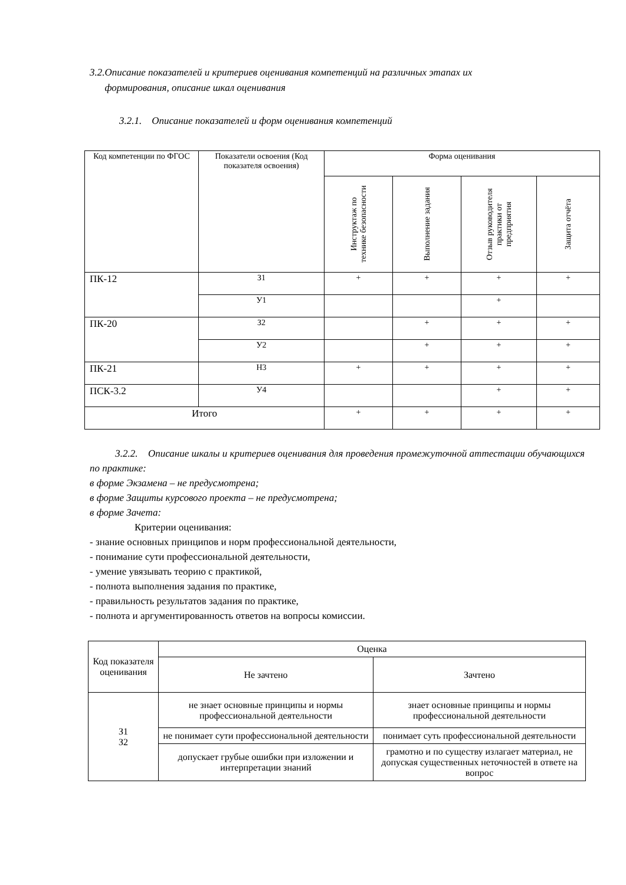3.2.Описание показателей и критериев оценивания компетенций на различных этапах их
формирования, описание шкал оценивания
3.2.1. Описание показателей и форм оценивания компетенций
| Код компетенции по ФГОС | Показатели освоения (Код показателя освоения) | Форма оценивания | | | |
| --- | --- | --- | --- | --- | --- |
| | | Инструктаж по технике безопасности | Выполнение задания | Отзыв руководителя практики от предприятия | Защита отчёта |
| ПК-12 | З1 | + | + | + | + |
| | У1 | | | + | |
| ПК-20 | З2 | | + | + | + |
| | У2 | | + | + | + |
| ПК-21 | Н3 | + | + | + | + |
| ПСК-3.2 | У4 | | | + | + |
| Итого | | + | + | + | + |
3.2.2. Описание шкалы и критериев оценивания для проведения промежуточной аттестации обучающихся по практике:
в форме Экзамена – не предусмотрена;
в форме Защиты курсового проекта – не предусмотрена;
в форме Зачета:
Критерии оценивания:
- знание основных принципов и норм профессиональной деятельности,
- понимание сути профессиональной деятельности,
- умение увязывать теорию с практикой,
- полнота выполнения задания по практике,
- правильность результатов задания по практике,
- полнота и аргументированность ответов на вопросы комиссии.
| Код показателя оценивания | Оценка | |
| --- | --- | --- |
| | Не зачтено | Зачтено |
| З1 З2 | не знает основные принципы и нормы профессиональной деятельности | знает основные принципы и нормы профессиональной деятельности |
| | не понимает сути профессиональной деятельности | понимает суть профессиональной деятельности |
| | допускает грубые ошибки при изложении и интерпретации знаний | грамотно и по существу излагает материал, не допуская существенных неточностей в ответе на вопрос |